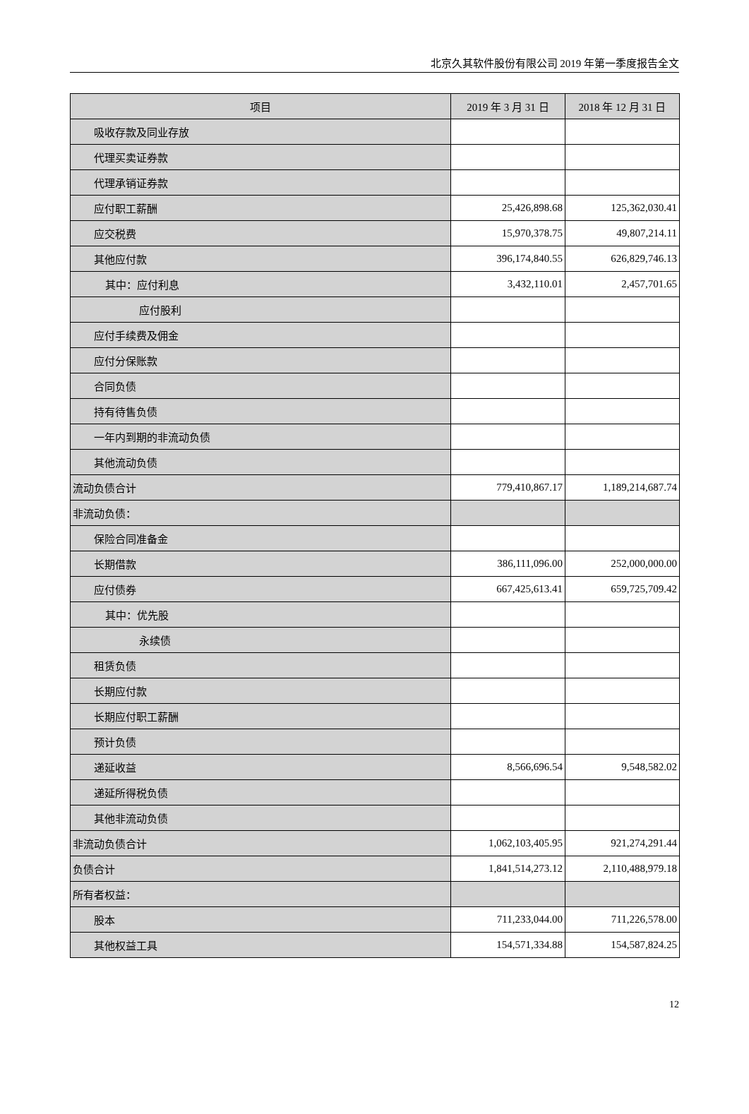北京久其软件股份有限公司 2019 年第一季度报告全文
| 项目 | 2019 年 3 月 31 日 | 2018 年 12 月 31 日 |
| --- | --- | --- |
| 吸收存款及同业存放 | | |
| 代理买卖证券款 | | |
| 代理承销证券款 | | |
| 应付职工薪酬 | 25,426,898.68 | 125,362,030.41 |
| 应交税费 | 15,970,378.75 | 49,807,214.11 |
| 其他应付款 | 396,174,840.55 | 626,829,746.13 |
| 其中：应付利息 | 3,432,110.01 | 2,457,701.65 |
| 应付股利 | | |
| 应付手续费及佣金 | | |
| 应付分保账款 | | |
| 合同负债 | | |
| 持有待售负债 | | |
| 一年内到期的非流动负债 | | |
| 其他流动负债 | | |
| 流动负债合计 | 779,410,867.17 | 1,189,214,687.74 |
| 非流动负债： | | |
| 保险合同准备金 | | |
| 长期借款 | 386,111,096.00 | 252,000,000.00 |
| 应付债券 | 667,425,613.41 | 659,725,709.42 |
| 其中：优先股 | | |
| 永续债 | | |
| 租赁负债 | | |
| 长期应付款 | | |
| 长期应付职工薪酬 | | |
| 预计负债 | | |
| 递延收益 | 8,566,696.54 | 9,548,582.02 |
| 递延所得税负债 | | |
| 其他非流动负债 | | |
| 非流动负债合计 | 1,062,103,405.95 | 921,274,291.44 |
| 负债合计 | 1,841,514,273.12 | 2,110,488,979.18 |
| 所有者权益： | | |
| 股本 | 711,233,044.00 | 711,226,578.00 |
| 其他权益工具 | 154,571,334.88 | 154,587,824.25 |
12